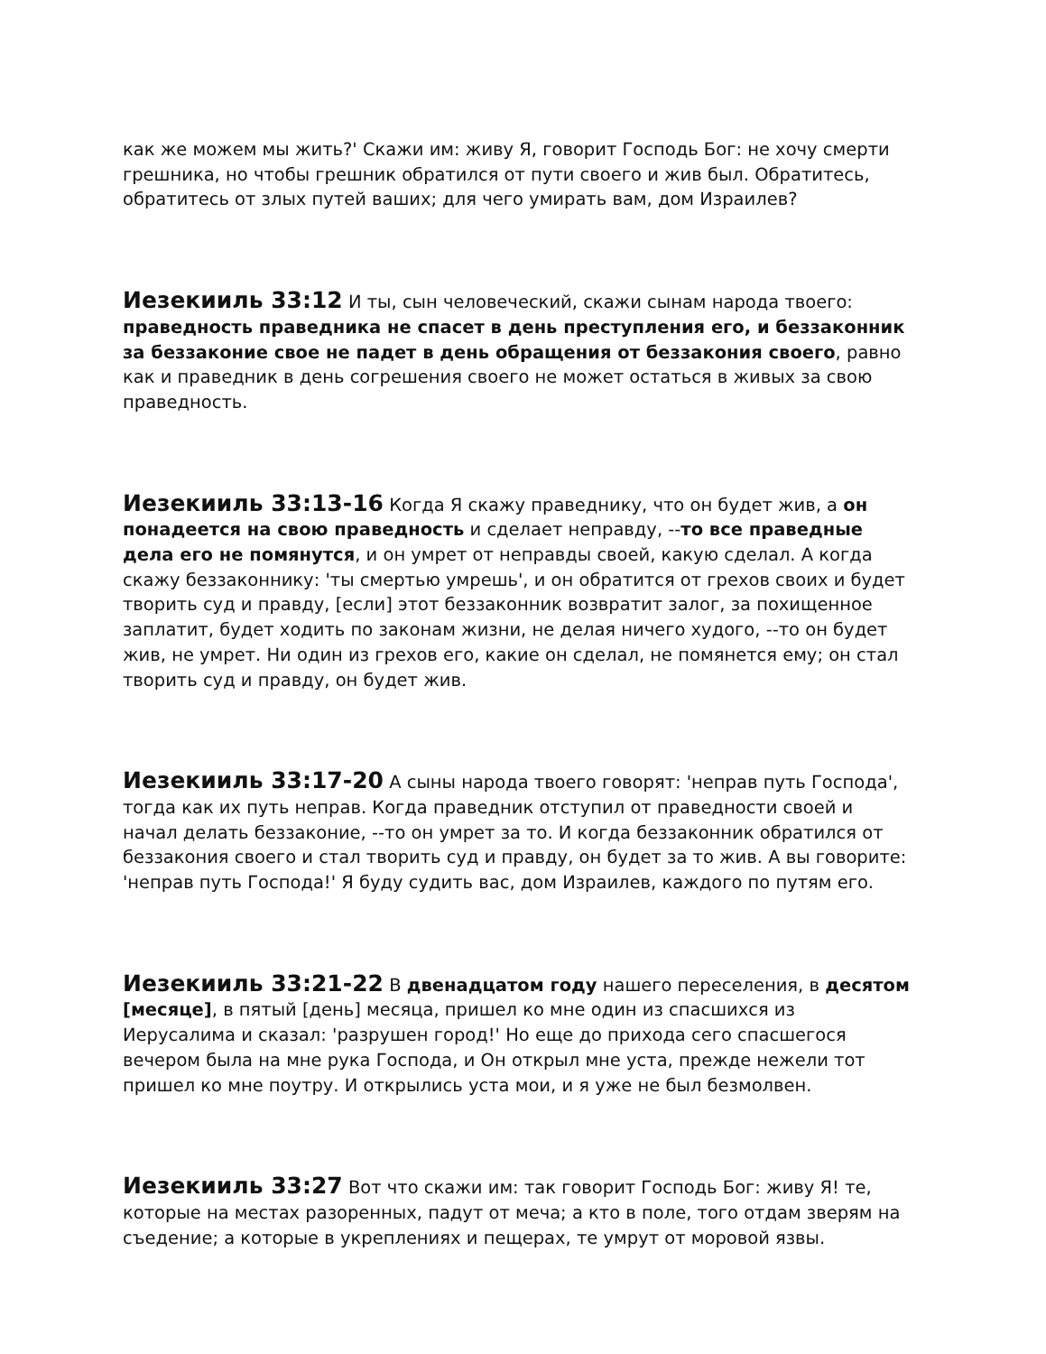как же можем мы жить?' Скажи им: живу Я, говорит Господь Бог: не хочу смерти грешника, но чтобы грешник обратился от пути своего и жив был. Обратитесь, обратитесь от злых путей ваших; для чего умирать вам, дом Израилев?
Иезекииль 33:12 И ты, сын человеческий, скажи сынам народа твоего: праведность праведника не спасет в день преступления его, и беззаконник за беззаконие свое не падет в день обращения от беззакония своего, равно как и праведник в день согрешения своего не может остаться в живых за свою праведность.
Иезекииль 33:13-16 Когда Я скажу праведнику, что он будет жив, а он понадеется на свою праведность и сделает неправду, --то все праведные дела его не помянутся, и он умрет от неправды своей, какую сделал. А когда скажу беззаконнику: 'ты смертью умрешь', и он обратится от грехов своих и будет творить суд и правду, [если] этот беззаконник возвратит залог, за похищенное заплатит, будет ходить по законам жизни, не делая ничего худого, --то он будет жив, не умрет. Ни один из грехов его, какие он сделал, не помянется ему; он стал творить суд и правду, он будет жив.
Иезекииль 33:17-20 А сыны народа твоего говорят: 'неправ путь Господа', тогда как их путь неправ. Когда праведник отступил от праведности своей и начал делать беззаконие, --то он умрет за то. И когда беззаконник обратился от беззакония своего и стал творить суд и правду, он будет за то жив. А вы говорите: 'неправ путь Господа!' Я буду судить вас, дом Израилев, каждого по путям его.
Иезекииль 33:21-22 В двенадцатом году нашего переселения, в десятом [месяце], в пятый [день] месяца, пришел ко мне один из спасшихся из Иерусалима и сказал: 'разрушен город!' Но еще до прихода сего спасшегося вечером была на мне рука Господа, и Он открыл мне уста, прежде нежели тот пришел ко мне поутру. И открылись уста мои, и я уже не был безмолвен.
Иезекииль 33:27 Вот что скажи им: так говорит Господь Бог: живу Я! те, которые на местах разоренных, падут от меча; а кто в поле, того отдам зверям на съедение; а которые в укреплениях и пещерах, те умрут от моровой язвы.